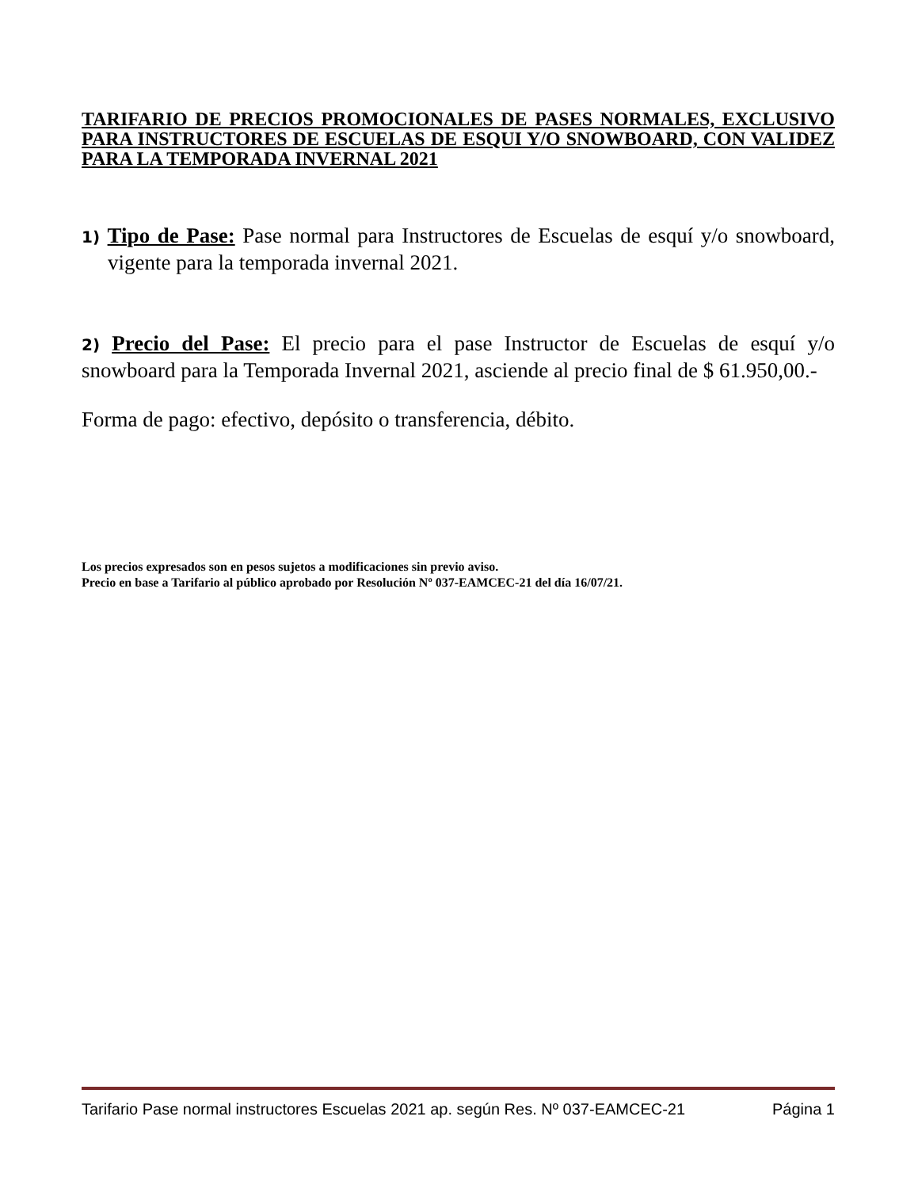TARIFARIO DE PRECIOS PROMOCIONALES DE PASES NORMALES, EXCLUSIVO PARA INSTRUCTORES DE ESCUELAS DE ESQUI Y/O SNOWBOARD, CON VALIDEZ PARA LA TEMPORADA INVERNAL 2021
1) Tipo de Pase: Pase normal para Instructores de Escuelas de esquí y/o snowboard, vigente para la temporada invernal 2021.
2) Precio del Pase: El precio para el pase Instructor de Escuelas de esquí y/o snowboard para la Temporada Invernal 2021, asciende al precio final de $ 61.950,00.-
Forma de pago: efectivo, depósito o transferencia, débito.
Los precios expresados son en pesos sujetos a modificaciones sin previo aviso.
Precio en base a Tarifario al público aprobado por Resolución Nº 037-EAMCEC-21 del día 16/07/21.
Tarifario Pase normal instructores Escuelas 2021 ap. según Res. Nº 037-EAMCEC-21 Página 1